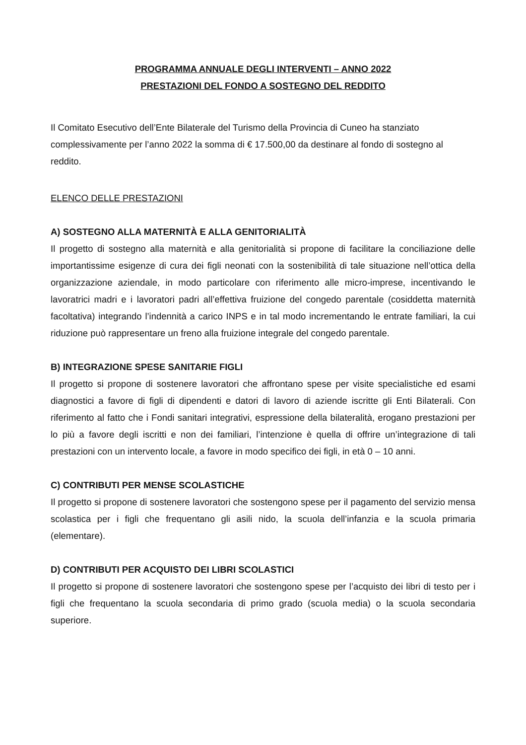PROGRAMMA ANNUALE DEGLI INTERVENTI – ANNO 2022
PRESTAZIONI DEL FONDO A SOSTEGNO DEL REDDITO
Il Comitato Esecutivo dell’Ente Bilaterale del Turismo della Provincia di Cuneo ha stanziato complessivamente per l’anno 2022 la somma di € 17.500,00 da destinare al fondo di sostegno al reddito.
ELENCO DELLE PRESTAZIONI
A) SOSTEGNO ALLA MATERNITÀ E ALLA GENITORIALITÀ
Il progetto di sostegno alla maternità e alla genitorialità si propone di facilitare la conciliazione delle importantissime esigenze di cura dei figli neonati con la sostenibilità di tale situazione nell’ottica della organizzazione aziendale, in modo particolare con riferimento alle micro-imprese, incentivando le lavoratrici madri e i lavoratori padri all’effettiva fruizione del congedo parentale (cosiddetta maternità facoltativa) integrando l’indennità a carico INPS e in tal modo incrementando le entrate familiari, la cui riduzione può rappresentare un freno alla fruizione integrale del congedo parentale.
B) INTEGRAZIONE SPESE SANITARIE FIGLI
Il progetto si propone di sostenere lavoratori che affrontano spese per visite specialistiche ed esami diagnostici a favore di figli di dipendenti e datori di lavoro di aziende iscritte gli Enti Bilaterali. Con riferimento al fatto che i Fondi sanitari integrativi, espressione della bilateralità, erogano prestazioni per lo più a favore degli iscritti e non dei familiari, l’intenzione è quella di offrire un’integrazione di tali prestazioni con un intervento locale, a favore in modo specifico dei figli, in età 0 – 10 anni.
C) CONTRIBUTI PER MENSE SCOLASTICHE
Il progetto si propone di sostenere lavoratori che sostengono spese per il pagamento del servizio mensa scolastica per i figli che frequentano gli asili nido, la scuola dell’infanzia e la scuola primaria (elementare).
D) CONTRIBUTI PER ACQUISTO DEI LIBRI SCOLASTICI
Il progetto si propone di sostenere lavoratori che sostengono spese per l’acquisto dei libri di testo per i figli che frequentano la scuola secondaria di primo grado (scuola media) o la scuola secondaria superiore.